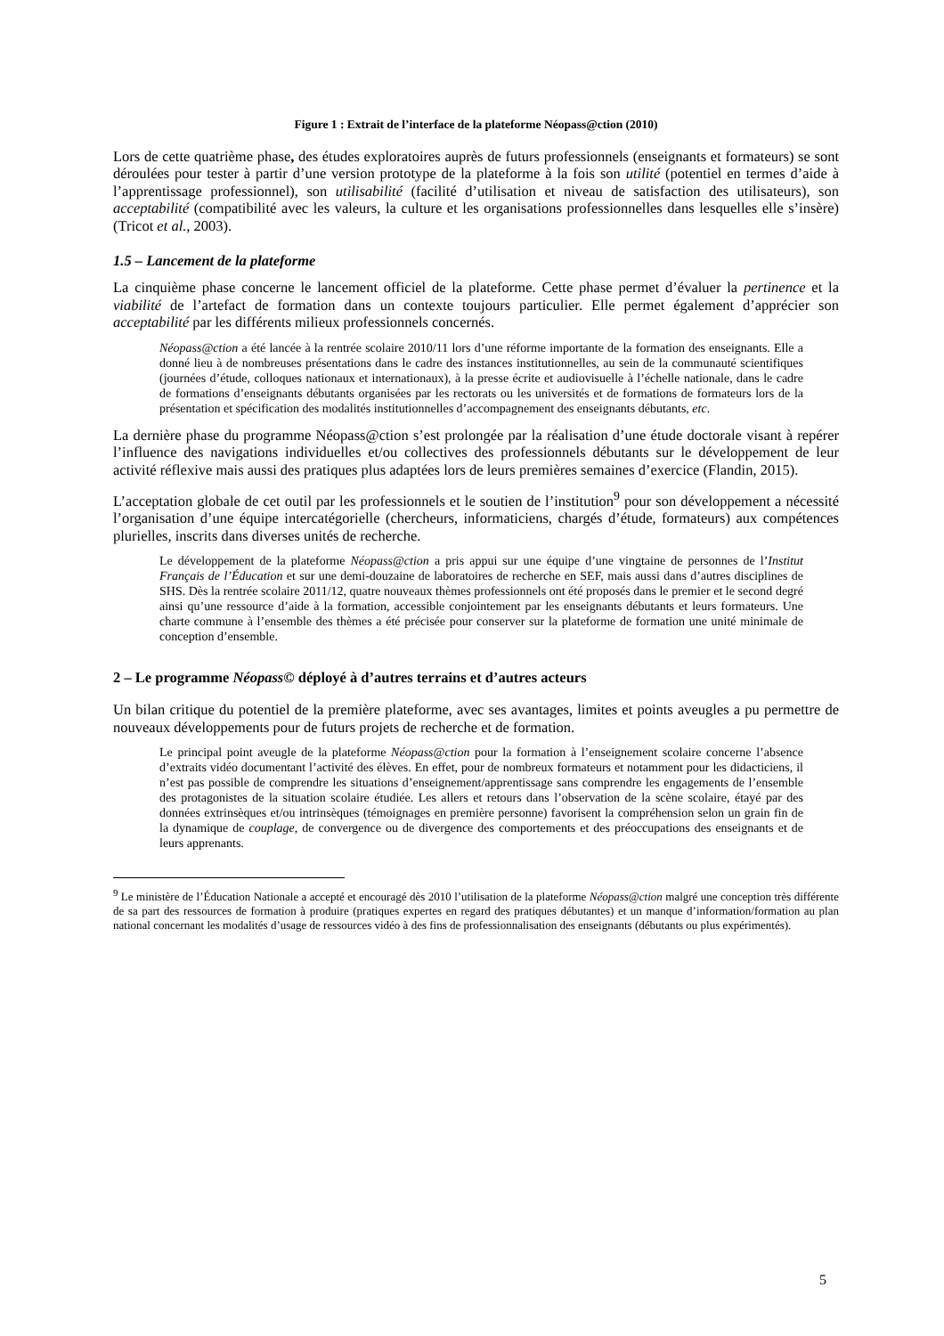Figure 1 : Extrait de l’interface de la plateforme Néopass@ction (2010)
Lors de cette quatrième phase, des études exploratoires auprès de futurs professionnels (enseignants et formateurs) se sont déroulées pour tester à partir d’une version prototype de la plateforme à la fois son utilité (potentiel en termes d’aide à l’apprentissage professionnel), son utilisabilité (facilité d’utilisation et niveau de satisfaction des utilisateurs), son acceptabilité (compatibilité avec les valeurs, la culture et les organisations professionnelles dans lesquelles elle s’insère) (Tricot et al., 2003).
1.5 – Lancement de la plateforme
La cinquième phase concerne le lancement officiel de la plateforme. Cette phase permet d’évaluer la pertinence et la viabilité de l’artefact de formation dans un contexte toujours particulier. Elle permet également d’apprécier son acceptabilité par les différents milieux professionnels concernés.
Néopass@ction a été lancée à la rentrée scolaire 2010/11 lors d’une réforme importante de la formation des enseignants. Elle a donné lieu à de nombreuses présentations dans le cadre des instances institutionnelles, au sein de la communauté scientifiques (journées d’étude, colloques nationaux et internationaux), à la presse écrite et audiovisuelle à l’échelle nationale, dans le cadre de formations d’enseignants débutants organisées par les rectorats ou les universités et de formations de formateurs lors de la présentation et spécification des modalités institutionnelles d’accompagnement des enseignants débutants, etc.
La dernière phase du programme Néopass@ction s’est prolongée par la réalisation d’une étude doctorale visant à repérer l’influence des navigations individuelles et/ou collectives des professionnels débutants sur le développement de leur activité réflexive mais aussi des pratiques plus adaptées lors de leurs premières semaines d’exercice (Flandin, 2015).
L’acceptation globale de cet outil par les professionnels et le soutien de l’institution<sup>9</sup> pour son développement a nécessité l’organisation d’une équipe intercatégorielle (chercheurs, informaticiens, chargés d’étude, formateurs) aux compétences plurielles, inscrits dans diverses unités de recherche.
Le développement de la plateforme Néopass@ction a pris appui sur une équipe d’une vingtaine de personnes de l’Institut Français de l’Éducation et sur une demi-douzaine de laboratoires de recherche en SEF, mais aussi dans d’autres disciplines de SHS. Dès la rentrée scolaire 2011/12, quatre nouveaux thèmes professionnels ont été proposés dans le premier et le second degré ainsi qu’une ressource d’aide à la formation, accessible conjointement par les enseignants débutants et leurs formateurs. Une charte commune à l’ensemble des thèmes a été précisée pour conserver sur la plateforme de formation une unité minimale de conception d’ensemble.
2 – Le programme Néopass© déployé à d’autres terrains et d’autres acteurs
Un bilan critique du potentiel de la première plateforme, avec ses avantages, limites et points aveugles a pu permettre de nouveaux développements pour de futurs projets de recherche et de formation.
Le principal point aveugle de la plateforme Néopass@ction pour la formation à l’enseignement scolaire concerne l’absence d’extraits vidéo documentant l’activité des élèves. En effet, pour de nombreux formateurs et notamment pour les didacticiens, il n’est pas possible de comprendre les situations d’enseignement/apprentissage sans comprendre les engagements de l’ensemble des protagonistes de la situation scolaire étudiée. Les allers et retours dans l’observation de la scène scolaire, étayé par des données extrinsèques et/ou intrinsèques (témoignages en première personne) favorisent la compréhension selon un grain fin de la dynamique de couplage, de convergence ou de divergence des comportements et des préoccupations des enseignants et de leurs apprenants.
<sup>9</sup> Le ministère de l’Éducation Nationale a accepté et encouragé dès 2010 l’utilisation de la plateforme Néopass@ction malgré une conception très différente de sa part des ressources de formation à produire (pratiques expertes en regard des pratiques débutantes) et un manque d’information/formation au plan national concernant les modalités d’usage de ressources vidéo à des fins de professionnalisation des enseignants (débutants ou plus expérimentés).
5